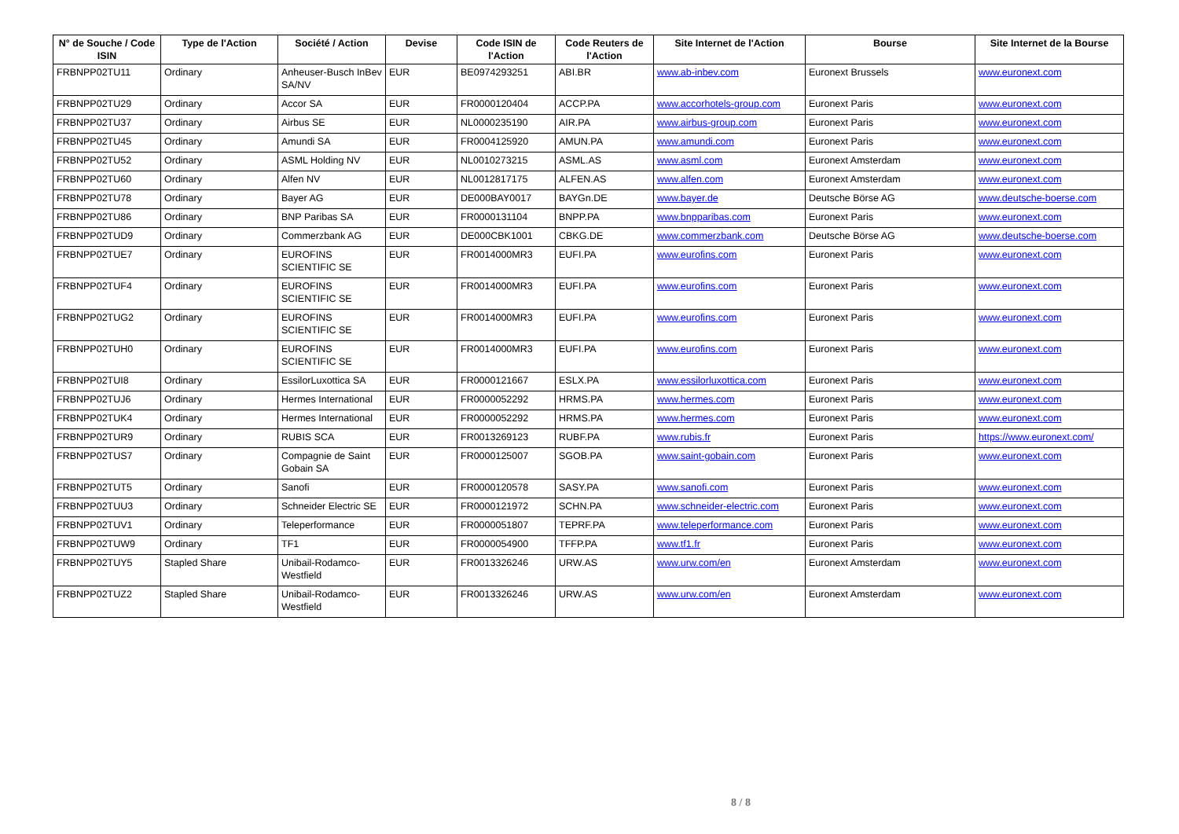| N° de Souche / Code ISIN | Type de l'Action | Société / Action | Devise | Code ISIN de l'Action | Code Reuters de l'Action | Site Internet de l'Action | Bourse | Site Internet de la Bourse |
| --- | --- | --- | --- | --- | --- | --- | --- | --- |
| FRBNPP02TU11 | Ordinary | Anheuser-Busch InBev SA/NV | EUR | BE0974293251 | ABI.BR | www.ab-inbev.com | Euronext Brussels | www.euronext.com |
| FRBNPP02TU29 | Ordinary | Accor SA | EUR | FR0000120404 | ACCP.PA | www.accorhotels-group.com | Euronext Paris | www.euronext.com |
| FRBNPP02TU37 | Ordinary | Airbus SE | EUR | NL0000235190 | AIR.PA | www.airbus-group.com | Euronext Paris | www.euronext.com |
| FRBNPP02TU45 | Ordinary | Amundi SA | EUR | FR0004125920 | AMUN.PA | www.amundi.com | Euronext Paris | www.euronext.com |
| FRBNPP02TU52 | Ordinary | ASML Holding NV | EUR | NL0010273215 | ASML.AS | www.asml.com | Euronext Amsterdam | www.euronext.com |
| FRBNPP02TU60 | Ordinary | Alfen NV | EUR | NL0012817175 | ALFEN.AS | www.alfen.com | Euronext Amsterdam | www.euronext.com |
| FRBNPP02TU78 | Ordinary | Bayer AG | EUR | DE000BAY0017 | BAYGn.DE | www.bayer.de | Deutsche Börse AG | www.deutsche-boerse.com |
| FRBNPP02TU86 | Ordinary | BNP Paribas SA | EUR | FR0000131104 | BNPP.PA | www.bnpparibas.com | Euronext Paris | www.euronext.com |
| FRBNPP02TUD9 | Ordinary | Commerzbank AG | EUR | DE000CBK1001 | CBKG.DE | www.commerzbank.com | Deutsche Börse AG | www.deutsche-boerse.com |
| FRBNPP02TUE7 | Ordinary | EUROFINS SCIENTIFIC SE | EUR | FR0014000MR3 | EUFI.PA | www.eurofins.com | Euronext Paris | www.euronext.com |
| FRBNPP02TUF4 | Ordinary | EUROFINS SCIENTIFIC SE | EUR | FR0014000MR3 | EUFI.PA | www.eurofins.com | Euronext Paris | www.euronext.com |
| FRBNPP02TUG2 | Ordinary | EUROFINS SCIENTIFIC SE | EUR | FR0014000MR3 | EUFI.PA | www.eurofins.com | Euronext Paris | www.euronext.com |
| FRBNPP02TUH0 | Ordinary | EUROFINS SCIENTIFIC SE | EUR | FR0014000MR3 | EUFI.PA | www.eurofins.com | Euronext Paris | www.euronext.com |
| FRBNPP02TUI8 | Ordinary | EssilorLuxottica SA | EUR | FR0000121667 | ESLX.PA | www.essilorluxottica.com | Euronext Paris | www.euronext.com |
| FRBNPP02TUJ6 | Ordinary | Hermes International | EUR | FR0000052292 | HRMS.PA | www.hermes.com | Euronext Paris | www.euronext.com |
| FRBNPP02TUK4 | Ordinary | Hermes International | EUR | FR0000052292 | HRMS.PA | www.hermes.com | Euronext Paris | www.euronext.com |
| FRBNPP02TUR9 | Ordinary | RUBIS SCA | EUR | FR0013269123 | RUBF.PA | www.rubis.fr | Euronext Paris | https://www.euronext.com/ |
| FRBNPP02TUS7 | Ordinary | Compagnie de Saint Gobain SA | EUR | FR0000125007 | SGOB.PA | www.saint-gobain.com | Euronext Paris | www.euronext.com |
| FRBNPP02TUT5 | Ordinary | Sanofi | EUR | FR0000120578 | SASY.PA | www.sanofi.com | Euronext Paris | www.euronext.com |
| FRBNPP02TUU3 | Ordinary | Schneider Electric SE | EUR | FR0000121972 | SCHN.PA | www.schneider-electric.com | Euronext Paris | www.euronext.com |
| FRBNPP02TUV1 | Ordinary | Teleperformance | EUR | FR0000051807 | TEPRF.PA | www.teleperformance.com | Euronext Paris | www.euronext.com |
| FRBNPP02TUW9 | Ordinary | TF1 | EUR | FR0000054900 | TFFP.PA | www.tf1.fr | Euronext Paris | www.euronext.com |
| FRBNPP02TUY5 | Stapled Share | Unibail-Rodamco-Westfield | EUR | FR0013326246 | URW.AS | www.urw.com/en | Euronext Amsterdam | www.euronext.com |
| FRBNPP02TUZ2 | Stapled Share | Unibail-Rodamco-Westfield | EUR | FR0013326246 | URW.AS | www.urw.com/en | Euronext Amsterdam | www.euronext.com |
8 / 8